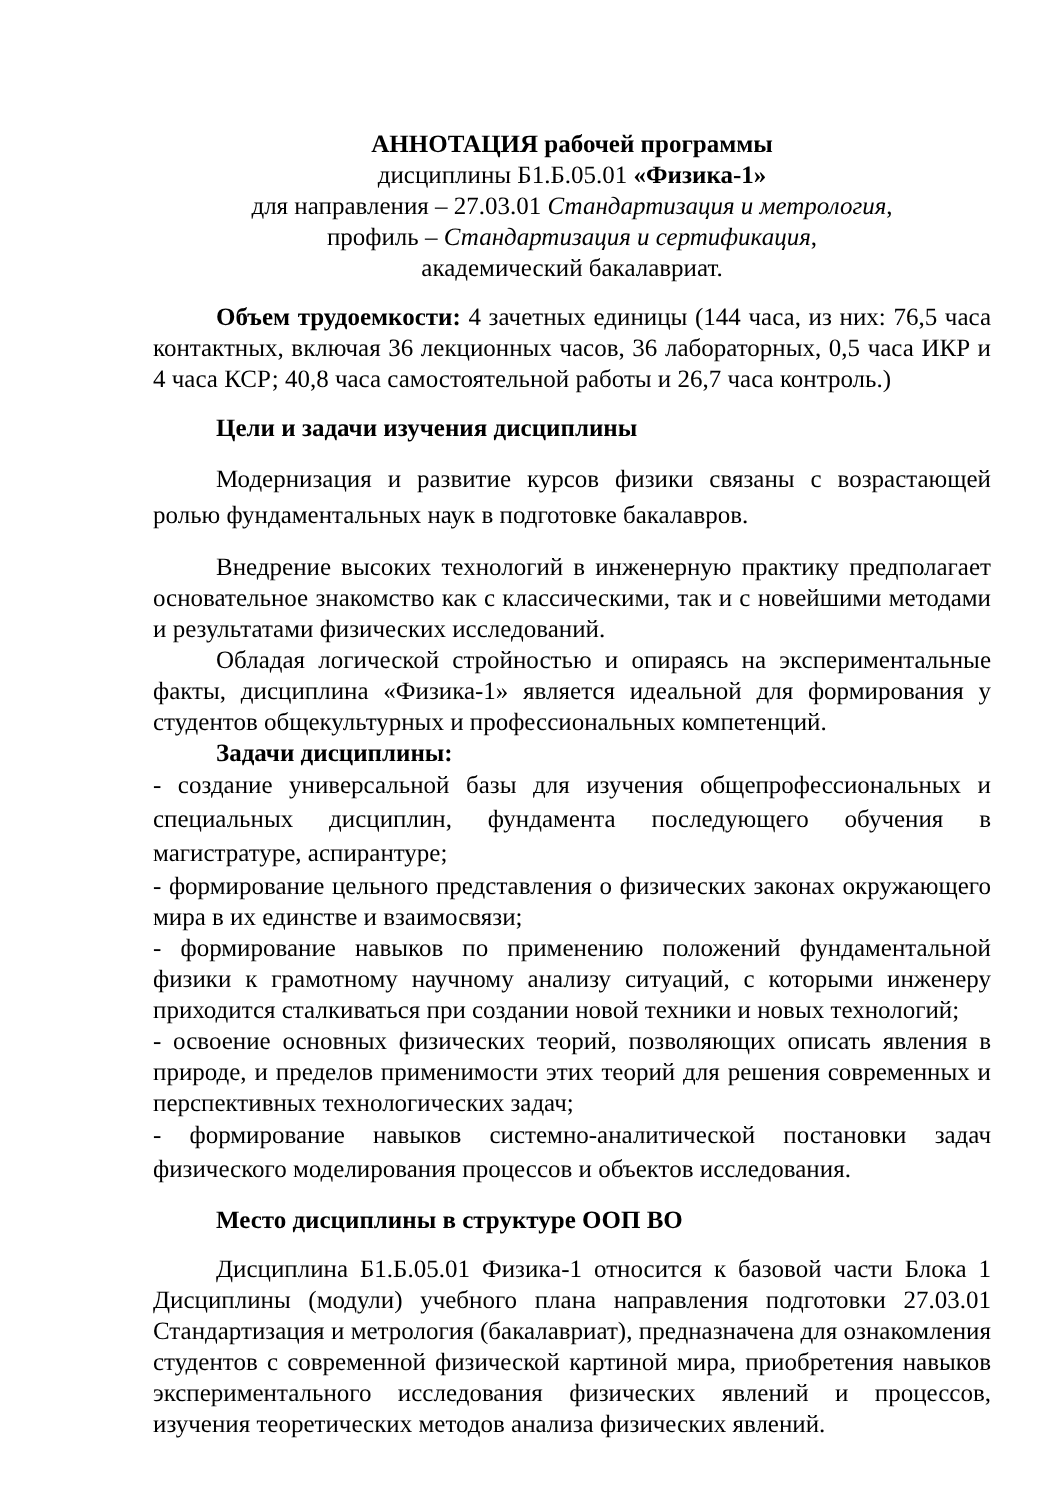АННОТАЦИЯ рабочей программы
дисциплины Б1.Б.05.01 «Физика-1»
для направления – 27.03.01 Стандартизация и метрология,
профиль – Стандартизация и сертификация,
академический бакалавриат.
Объем трудоемкости: 4 зачетных единицы (144 часа, из них: 76,5 часа контактных, включая 36 лекционных часов, 36 лабораторных, 0,5 часа ИКР и 4 часа КСР; 40,8 часа самостоятельной работы и 26,7 часа контроль.)
Цели и задачи изучения дисциплины
Модернизация и развитие курсов физики связаны с возрастающей ролью фундаментальных наук в подготовке бакалавров.
Внедрение высоких технологий в инженерную практику предполагает основательное знакомство как с классическими, так и с новейшими методами и результатами физических исследований.
Обладая логической стройностью и опираясь на экспериментальные факты, дисциплина «Физика-1» является идеальной для формирования у студентов общекультурных и профессиональных компетенций.
Задачи дисциплины:
- создание универсальной базы для изучения общепрофессиональных и специальных дисциплин, фундамента последующего обучения в магистратуре, аспирантуре;
- формирование цельного представления о физических законах окружающего мира в их единстве и взаимосвязи;
- формирование навыков по применению положений фундаментальной физики к грамотному научному анализу ситуаций, с которыми инженеру приходится сталкиваться при создании новой техники и новых технологий;
- освоение основных физических теорий, позволяющих описать явления в природе, и пределов применимости этих теорий для решения современных и перспективных технологических задач;
- формирование навыков системно-аналитической постановки задач физического моделирования процессов и объектов исследования.
Место дисциплины в структуре ООП ВО
Дисциплина Б1.Б.05.01 Физика-1 относится к базовой части Блока 1 Дисциплины (модули) учебного плана направления подготовки 27.03.01 Стандартизация и метрология (бакалавриат), предназначена для ознакомления студентов с современной физической картиной мира, приобретения навыков экспериментального исследования физических явлений и процессов, изучения теоретических методов анализа физических явлений.